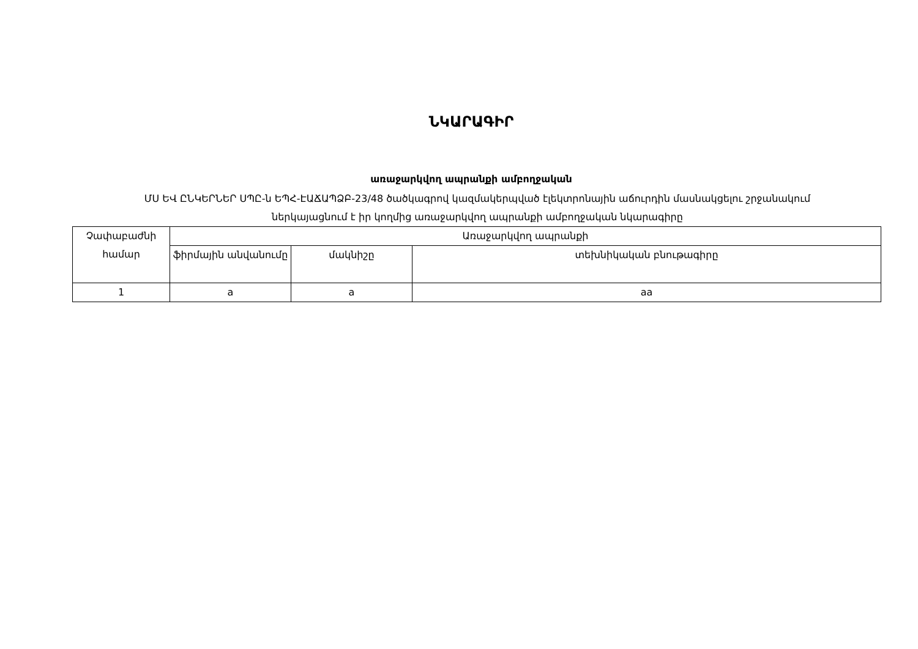ՆԿԱՐԱԳԻՐ
առաջարկվող ապրանքի ամբողջական
ՄՍ ԵՎ ԸՆԿԵՐՆԵՐ ՍՊԸ-ն ԵՊՀ-ԷԱՃԱՊՁԲ-23/48 ծածկագրով կազմակերպված էլեկտրոնային աճուրդին մասնակցելու շրջանակում
ներկայացնում է իր կողմից առաջարկվող ապրանքի ամբողջական նկարագիրը
| Չափաբաժնի համար | Առաջարկվող ապրանքի | | |
| | ֆիրմային անվանումը | մակնիշը | տեխնիկական բնութագիրը |
| 1 | a | a | aa |